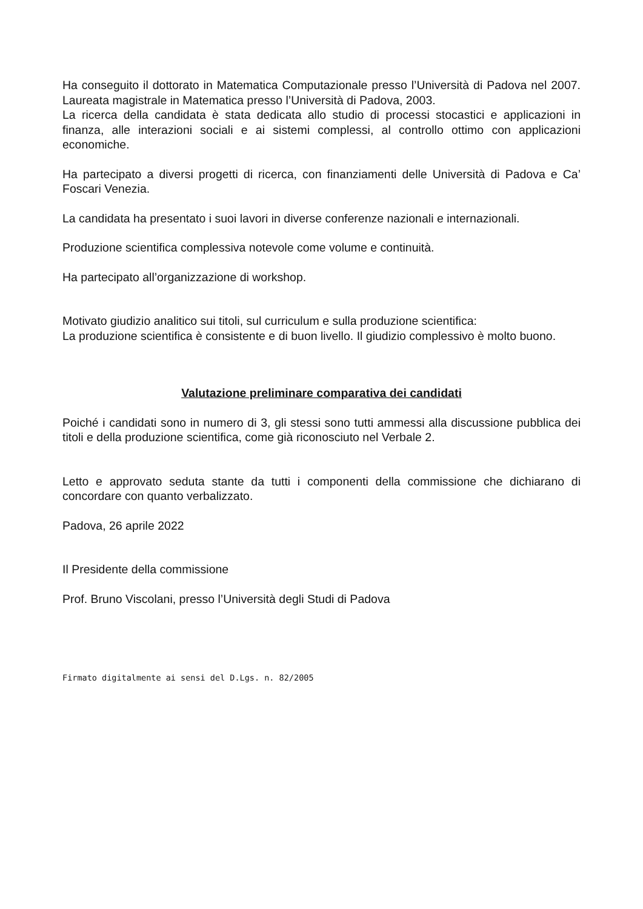Ha conseguito il dottorato in Matematica Computazionale presso l’Università di Padova nel 2007. Laureata magistrale in Matematica presso l’Università di Padova, 2003.
La ricerca della candidata è stata dedicata allo studio di processi stocastici e applicazioni in finanza, alle interazioni sociali e ai sistemi complessi, al controllo ottimo con applicazioni economiche.
Ha partecipato a diversi progetti di ricerca, con finanziamenti delle Università di Padova e Ca’ Foscari Venezia.
La candidata ha presentato i suoi lavori in diverse conferenze nazionali e internazionali.
Produzione scientifica complessiva notevole come volume e continuità.
Ha partecipato all’organizzazione di workshop.
Motivato giudizio analitico sui titoli, sul curriculum e sulla produzione scientifica:
La produzione scientifica è consistente e di buon livello. Il giudizio complessivo è molto buono.
Valutazione preliminare comparativa dei candidati
Poiché i candidati sono in numero di 3, gli stessi sono tutti ammessi alla discussione pubblica dei titoli e della produzione scientifica, come già riconosciuto nel Verbale 2.
Letto e approvato seduta stante da tutti i componenti della commissione che dichiarano di concordare con quanto verbalizzato.
Padova, 26 aprile 2022
Il Presidente della commissione
Prof. Bruno Viscolani, presso l’Università degli Studi di Padova
Firmato digitalmente ai sensi del D.Lgs. n. 82/2005